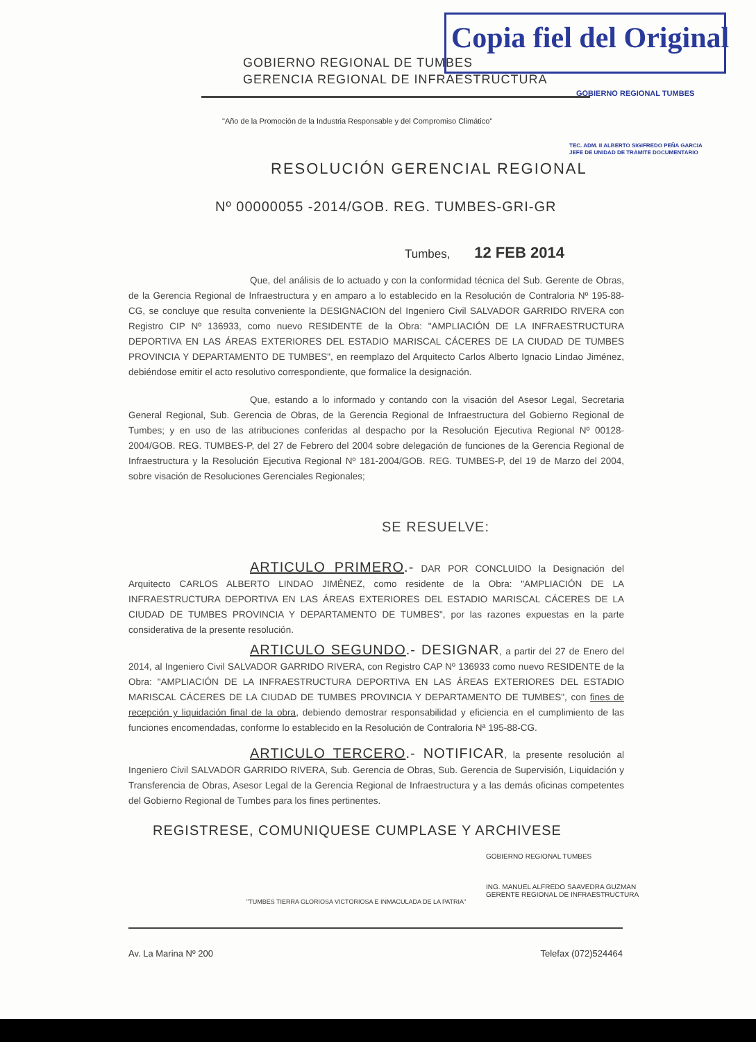Copia fiel del Original
GOBIERNO REGIONAL DE TUMBES
GERENCIA REGIONAL DE INFRAESTRUCTURA
GOBIERNO REGIONAL TUMBES
TEC. ADM. II ALBERTO SIGIFREDO PEÑA GARCIA
JEFE DE UNIDAD DE TRAMITE DOCUMENTARIO
"Año de la Promoción de la Industria Responsable y del Compromiso Climático"
RESOLUCIÓN GERENCIAL REGIONAL
Nº 00000055 -2014/GOB. REG. TUMBES-GRI-GR
Tumbes, 12 FEB 2014
Que, del análisis de lo actuado y con la conformidad técnica del Sub. Gerente de Obras, de la Gerencia Regional de Infraestructura y en amparo a lo establecido en la Resolución de Contraloria Nº 195-88-CG, se concluye que resulta conveniente la DESIGNACION del Ingeniero Civil SALVADOR GARRIDO RIVERA con Registro CIP Nº 136933, como nuevo RESIDENTE de la Obra: "AMPLIACIÓN DE LA INFRAESTRUCTURA DEPORTIVA EN LAS ÁREAS EXTERIORES DEL ESTADIO MARISCAL CÁCERES DE LA CIUDAD DE TUMBES PROVINCIA Y DEPARTAMENTO DE TUMBES", en reemplazo del Arquitecto Carlos Alberto Ignacio Lindao Jiménez, debiéndose emitir el acto resolutivo correspondiente, que formalice la designación.
Que, estando a lo informado y contando con la visación del Asesor Legal, Secretaria General Regional, Sub. Gerencia de Obras, de la Gerencia Regional de Infraestructura del Gobierno Regional de Tumbes; y en uso de las atribuciones conferidas al despacho por la Resolución Ejecutiva Regional Nº 00128-2004/GOB. REG. TUMBES-P, del 27 de Febrero del 2004 sobre delegación de funciones de la Gerencia Regional de Infraestructura y la Resolución Ejecutiva Regional Nº 181-2004/GOB. REG. TUMBES-P, del 19 de Marzo del 2004, sobre visación de Resoluciones Gerenciales Regionales;
SE RESUELVE:
ARTICULO PRIMERO.- DAR POR CONCLUIDO la Designación del Arquitecto CARLOS ALBERTO LINDAO JIMÉNEZ, como residente de la Obra: "AMPLIACIÓN DE LA INFRAESTRUCTURA DEPORTIVA EN LAS ÁREAS EXTERIORES DEL ESTADIO MARISCAL CÁCERES DE LA CIUDAD DE TUMBES PROVINCIA Y DEPARTAMENTO DE TUMBES", por las razones expuestas en la parte considerativa de la presente resolución.
ARTICULO SEGUNDO.- DESIGNAR, a partir del 27 de Enero del 2014, al Ingeniero Civil SALVADOR GARRIDO RIVERA, con Registro CAP Nº 136933 como nuevo RESIDENTE de la Obra: "AMPLIACIÓN DE LA INFRAESTRUCTURA DEPORTIVA EN LAS ÁREAS EXTERIORES DEL ESTADIO MARISCAL CÁCERES DE LA CIUDAD DE TUMBES PROVINCIA Y DEPARTAMENTO DE TUMBES", con fines de recepción y liquidación final de la obra, debiendo demostrar responsabilidad y eficiencia en el cumplimiento de las funciones encomendadas, conforme lo establecido en la Resolución de Contraloria Nª 195-88-CG.
ARTICULO TERCERO.- NOTIFICAR, la presente resolución al Ingeniero Civil SALVADOR GARRIDO RIVERA, Sub. Gerencia de Obras, Sub. Gerencia de Supervisión, Liquidación y Transferencia de Obras, Asesor Legal de la Gerencia Regional de Infraestructura y a las demás oficinas competentes del Gobierno Regional de Tumbes para los fines pertinentes.
REGISTRESE, COMUNIQUESE CUMPLASE Y ARCHIVESE
GOBIERNO REGIONAL TUMBES
ING. MANUEL ALFREDO SAAVEDRA GUZMAN
GERENTE REGIONAL DE INFRAESTRUCTURA
"TUMBES TIERRA GLORIOSA VICTORIOSA E INMACULADA DE LA PATRIA"
Av. La Marina Nº 200 Telefax (072)524464